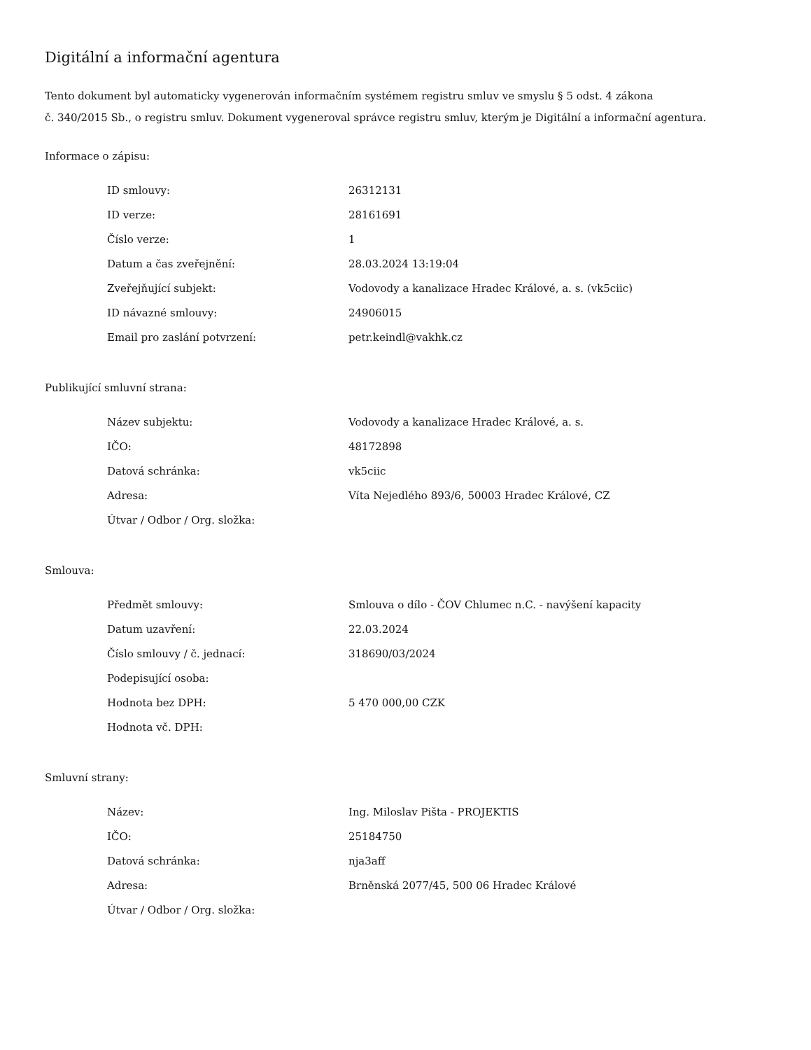Digitální a informační agentura
Tento dokument byl automaticky vygenerován informačním systémem registru smluv ve smyslu § 5 odst. 4 zákona
č. 340/2015 Sb., o registru smluv. Dokument vygeneroval správce registru smluv, kterým je Digitální a informační agentura.
Informace o zápisu:
| ID smlouvy: | 26312131 |
| ID verze: | 28161691 |
| Číslo verze: | 1 |
| Datum a čas zveřejnění: | 28.03.2024 13:19:04 |
| Zveřejňující subjekt: | Vodovody a kanalizace Hradec Králové, a. s. (vk5ciic) |
| ID návazné smlouvy: | 24906015 |
| Email pro zaslání potvrzení: | petr.keindl@vakhk.cz |
Publikující smluvní strana:
| Název subjektu: | Vodovody a kanalizace Hradec Králové, a. s. |
| IČO: | 48172898 |
| Datová schránka: | vk5ciic |
| Adresa: | Víta Nejedlého 893/6, 50003 Hradec Králové, CZ |
| Útvar / Odbor / Org. složka: | |
Smlouva:
| Předmět smlouvy: | Smlouva o dílo - ČOV Chlumec n.C. - navýšení kapacity |
| Datum uzavření: | 22.03.2024 |
| Číslo smlouvy / č. jednací: | 318690/03/2024 |
| Podepisující osoba: | |
| Hodnota bez DPH: | 5 470 000,00 CZK |
| Hodnota vč. DPH: | |
Smluvní strany:
| Název: | Ing. Miloslav Pišta - PROJEKTIS |
| IČO: | 25184750 |
| Datová schránka: | nja3aff |
| Adresa: | Brněnská 2077/45, 500 06 Hradec Králové |
| Útvar / Odbor / Org. složka: | |